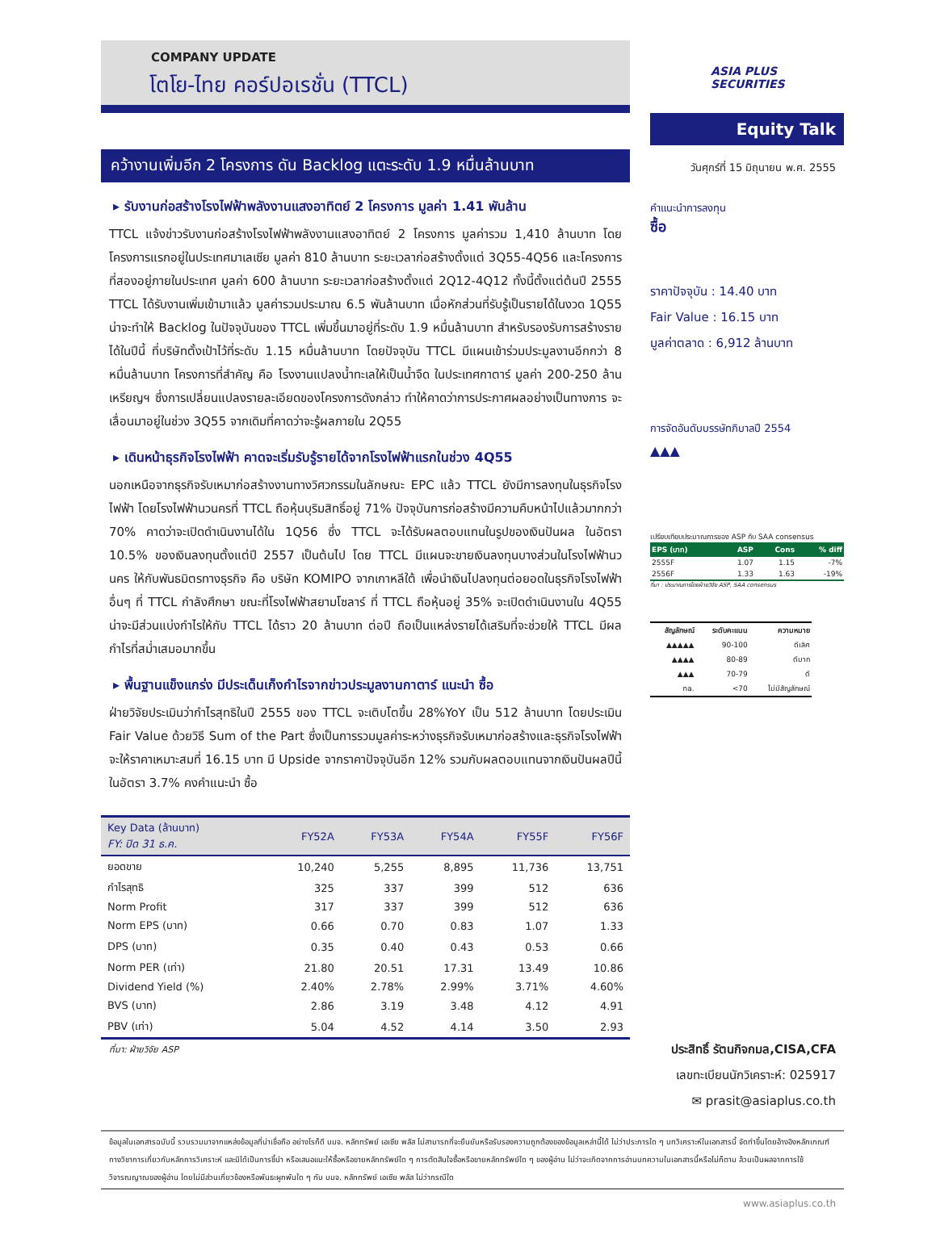COMPANY UPDATE
โตโย-ไทย คอร์ปอเรชั่น (TTCL)
ASIA PLUS
SECURITIES
คว้างานเพิ่มอีก 2 โครงการ ดัน Backlog แตะระดับ 1.9 หมื่นล้านบาท
▸ รับงานก่อสร้างโรงไฟฟ้าพลังงานแสงอาทิตย์ 2 โครงการ มูลค่า 1.41 พันล้าน
TTCL แจ้งข่าวรับงานก่อสร้างโรงไฟฟ้าพลังงานแสงอาทิตย์ 2 โครงการ มูลค่ารวม 1,410 ล้านบาท โดยโครงการแรกอยู่ในประเทศมาเลเซีย มูลค่า 810 ล้านบาท ระยะเวลาก่อสร้างตั้งแต่ 3Q55-4Q56 และโครงการที่สองอยู่ภายในประเทศ มูลค่า 600 ล้านบาท ระยะเวลาก่อสร้างตั้งแต่ 2Q12-4Q12 ทั้งนี้ตั้งแต่ต้นปี 2555 TTCL ได้รับงานเพิ่มเข้ามาแล้ว มูลค่ารวมประมาณ 6.5 พันล้านบาท เมื่อหักส่วนที่รับรู้เป็นรายได้ในงวด 1Q55 น่าจะทำให้ Backlog ในปัจจุบันของ TTCL เพิ่มขึ้นมาอยู่ที่ระดับ 1.9 หมื่นล้านบาท สำหรับรองรับการสร้างรายได้ในปีนี้ ที่บริษัทตั้งเป้าไว้ที่ระดับ 1.15 หมื่นล้านบาท โดยปัจจุบัน TTCL มีแผนเข้าร่วมประมูลงานอีกกว่า 8 หมื่นล้านบาท โครงการที่สำคัญ คือ โรงงานแปลงน้ำทะเลให้เป็นน้ำจืด ในประเทศกาตาร์ มูลค่า 200-250 ล้านเหรียญฯ ซึ่งการเปลี่ยนแปลงรายละเอียดของโครงการดังกล่าว ทำให้คาดว่าการประกาศผลอย่างเป็นทางการ จะเลื่อนมาอยู่ในช่วง 3Q55 จากเดิมที่คาดว่าจะรู้ผลภายใน 2Q55
▸ เดินหน้าธุรกิจโรงไฟฟ้า คาดจะเริ่มรับรู้รายได้จากโรงไฟฟ้าแรกในช่วง 4Q55
นอกเหนือจากธุรกิจรับเหมาก่อสร้างงานทางวิศวกรรมในลักษณะ EPC แล้ว TTCL ยังมีการลงทุนในธุรกิจโรงไฟฟ้า โดยโรงไฟฟ้านวนครที่ TTCL ถือหุ้นบุริมสิทธิ์อยู่ 71% ปัจจุบันการก่อสร้างมีความคืบหน้าไปแล้วมากกว่า 70% คาดว่าจะเปิดดำเนินงานได้ใน 1Q56 ซึ่ง TTCL จะได้รับผลตอบแทนในรูปของเงินปันผล ในอัตรา 10.5% ของเงินลงทุนตั้งแต่ปี 2557 เป็นต้นไป โดย TTCL มีแผนจะขายเงินลงทุนบางส่วนในโรงไฟฟ้านวนคร ให้กับพันธมิตรทางธุรกิจ คือ บริษัท KOMIPO จากเกาหลีใต้ เพื่อนำเงินไปลงทุนต่อยอดในธุรกิจโรงไฟฟ้าอื่นๆ ที่ TTCL กำลังศึกษา ขณะที่โรงไฟฟ้าสยามโซลาร์ ที่ TTCL ถือหุ้นอยู่ 35% จะเปิดดำเนินงานใน 4Q55 น่าจะมีส่วนแบ่งกำไรให้กับ TTCL ได้ราว 20 ล้านบาท ต่อปี ถือเป็นแหล่งรายได้เสริมที่จะช่วยให้ TTCL มีผลกำไรที่สม่ำเสมอมากขึ้น
▸ พื้นฐานแข็งแกร่ง มีประเด็นเก็งกำไรจากข่าวประมูลงานกาตาร์ แนะนำ ซื้อ
ฝ่ายวิจัยประเมินว่ากำไรสุทธิในปี 2555 ของ TTCL จะเติบโตขึ้น 28%YoY เป็น 512 ล้านบาท โดยประเมิน Fair Value ด้วยวิธี Sum of the Part ซึ่งเป็นการรวมมูลค่าระหว่างธุรกิจรับเหมาก่อสร้างและธุรกิจโรงไฟฟ้า จะให้ราคาเหมาะสมที่ 16.15 บาท มี Upside จากราคาปัจจุบันอีก 12% รวมกับผลตอบแทนจากเงินปันผลปีนี้ในอัตรา 3.7% คงคำแนะนำ ซื้อ
| Key Data (ล้านบาท) FY: ปิด 31 ธ.ค. | FY52A | FY53A | FY54A | FY55F | FY56F |
| --- | --- | --- | --- | --- | --- |
| ยอดขาย | 10,240 | 5,255 | 8,895 | 11,736 | 13,751 |
| กำไรสุทธิ | 325 | 337 | 399 | 512 | 636 |
| Norm Profit | 317 | 337 | 399 | 512 | 636 |
| Norm EPS (บาท) | 0.66 | 0.70 | 0.83 | 1.07 | 1.33 |
| DPS (บาท) | 0.35 | 0.40 | 0.43 | 0.53 | 0.66 |
| Norm PER (เท่า) | 21.80 | 20.51 | 17.31 | 13.49 | 10.86 |
| Dividend Yield (%) | 2.40% | 2.78% | 2.99% | 3.71% | 4.60% |
| BVS (บาท) | 2.86 | 3.19 | 3.48 | 4.12 | 4.91 |
| PBV (เท่า) | 5.04 | 4.52 | 4.14 | 3.50 | 2.93 |
ที่มา: ฝ่ายวิจัย ASP
Equity Talk
วันศุกร์ที่ 15 มิถุนายน พ.ศ. 2555
คำแนะนำการลงทุน
ซื้อ
ราคาปัจจุบัน : 14.40 บาท
Fair Value : 16.15 บาท
มูลค่าตลาด : 6,912 ล้านบาท
การจัดอันดับบรรษัทภิบาลปี 2554
▲▲▲
เปรียบเทียบประมาณการของ ASP กับ SAA consensus
| EPS (บาท) | ASP | Cons | % diff |
| --- | --- | --- | --- |
| 2555F | 1.07 | 1.15 | -7% |
| 2556F | 1.33 | 1.63 | -19% |
ที่มา : ประมาณการโดยฝ่ายวิจัย ASP, SAA consensus
| สัญลักษณ์ | ระดับคะแนน | ความหมาย |
| --- | --- | --- |
| ▲▲▲▲▲ | 90-100 | ดีเลิศ |
| ▲▲▲▲ | 80-89 | ดีมาก |
| ▲▲▲ | 70-79 | ดี |
| na. | <70 | ไม่มีสัญลักษณ์ |
ประสิทธิ์ รัตนกิจกมล,CISA,CFA
เลขทะเบียนนักวิเคราะห์: 025917
✉ prasit@asiaplus.co.th
ข้อมูลในเอกสารฉบับนี้ รวบรวมมาจากแหล่งข้อมูลที่น่าเชื่อถือ อย่างไรก็ดี บมจ. หลักทรัพย์ เอเซีย พลัส ไม่สามารถที่จะยืนยันหรือรับรองความถูกต้องของข้อมูลเหล่านี้ได้ ไม่ว่าประการใด ๆ บทวิเคราะห์ในเอกสารนี้ จัดทำขึ้นโดยอ้างอิงหลักเกณฑ์ทางวิชาการเกี่ยวกับหลักการวิเคราะห์ และมิได้เป็นการชี้นำ หรือเสนอแนะให้ซื้อหรือขายหลักทรัพย์ใด ๆ การตัดสินใจซื้อหรือขายหลักทรัพย์ใด ๆ ของผู้อ่าน ไม่ว่าจะเกิดจากการอ่านบทความในเอกสารนี้หรือไม่ก็ตาม ล้วนเป็นผลจากการใช้วิจารณญาณของผู้อ่าน โดยไม่มีส่วนเกี่ยวข้องหรือพันธะผูกพันใด ๆ กับ บมจ. หลักทรัพย์ เอเซีย พลัส ไม่ว่ากรณีใด
www.asiaplus.co.th